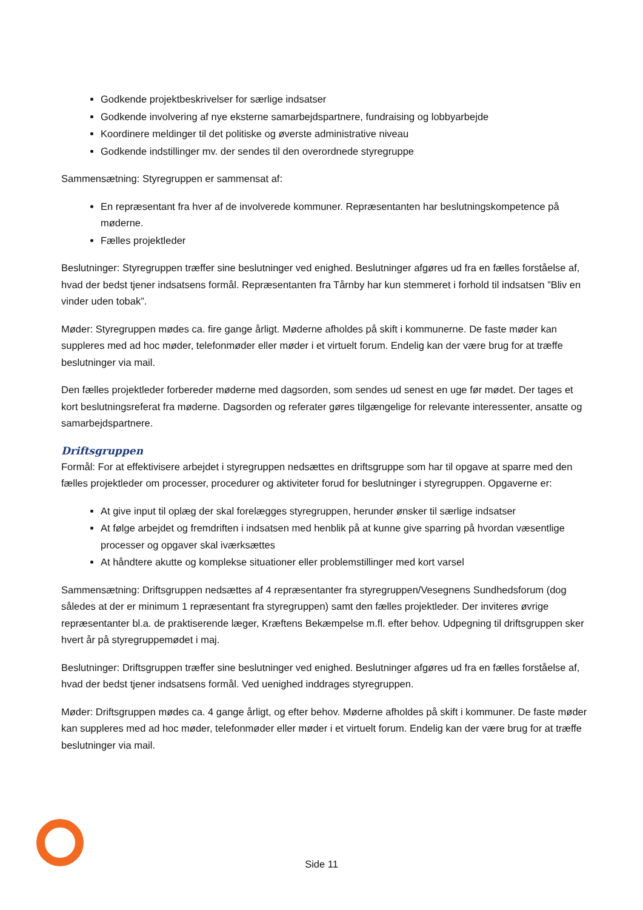Godkende projektbeskrivelser for særlige indsatser
Godkende involvering af nye eksterne samarbejdspartnere, fundraising og lobbyarbejde
Koordinere meldinger til det politiske og øverste administrative niveau
Godkende indstillinger mv. der sendes til den overordnede styregruppe
Sammensætning: Styregruppen er sammensat af:
En repræsentant fra hver af de involverede kommuner. Repræsentanten har beslutningskompetence på møderne.
Fælles projektleder
Beslutninger: Styregruppen træffer sine beslutninger ved enighed. Beslutninger afgøres ud fra en fælles forståelse af, hvad der bedst tjener indsatsens formål. Repræsentanten fra Tårnby har kun stemmeret i forhold til indsatsen ”Bliv en vinder uden tobak”.
Møder: Styregruppen mødes ca. fire gange årligt. Møderne afholdes på skift i kommunerne. De faste møder kan suppleres med ad hoc møder, telefonmøder eller møder i et virtuelt forum. Endelig kan der være brug for at træffe beslutninger via mail.
Den fælles projektleder forbereder møderne med dagsorden, som sendes ud senest en uge før mødet. Der tages et kort beslutningsreferat fra møderne. Dagsorden og referater gøres tilgængelige for relevante interessenter, ansatte og samarbejdspartnere.
Driftsgruppen
Formål: For at effektivisere arbejdet i styregruppen nedsættes en driftsgruppe som har til opgave at sparre med den fælles projektleder om processer, procedurer og aktiviteter forud for beslutninger i styregruppen. Opgaverne er:
At give input til oplæg der skal forelægges styregruppen, herunder ønsker til særlige indsatser
At følge arbejdet og fremdriften i indsatsen med henblik på at kunne give sparring på hvordan væsentlige processer og opgaver skal iværksættes
At håndtere akutte og komplekse situationer eller problemstillinger med kort varsel
Sammensætning: Driftsgruppen nedsættes af 4 repræsentanter fra styregruppen/Vesegnens Sundhedsforum (dog således at der er minimum 1 repræsentant fra styregruppen) samt den fælles projektleder. Der inviteres øvrige repræsentanter bl.a. de praktiserende læger, Kræftens Bekæmpelse m.fl. efter behov. Udpegning til driftsgruppen sker hvert år på styregruppemødet i maj.
Beslutninger: Driftsgruppen træffer sine beslutninger ved enighed. Beslutninger afgøres ud fra en fælles forståelse af, hvad der bedst tjener indsatsens formål. Ved uenighed inddrages styregruppen.
Møder: Driftsgruppen mødes ca. 4 gange årligt, og efter behov. Møderne afholdes på skift i kommuner. De faste møder kan suppleres med ad hoc møder, telefonmøder eller møder i et virtuelt forum. Endelig kan der være brug for at træffe beslutninger via mail.
Side 11